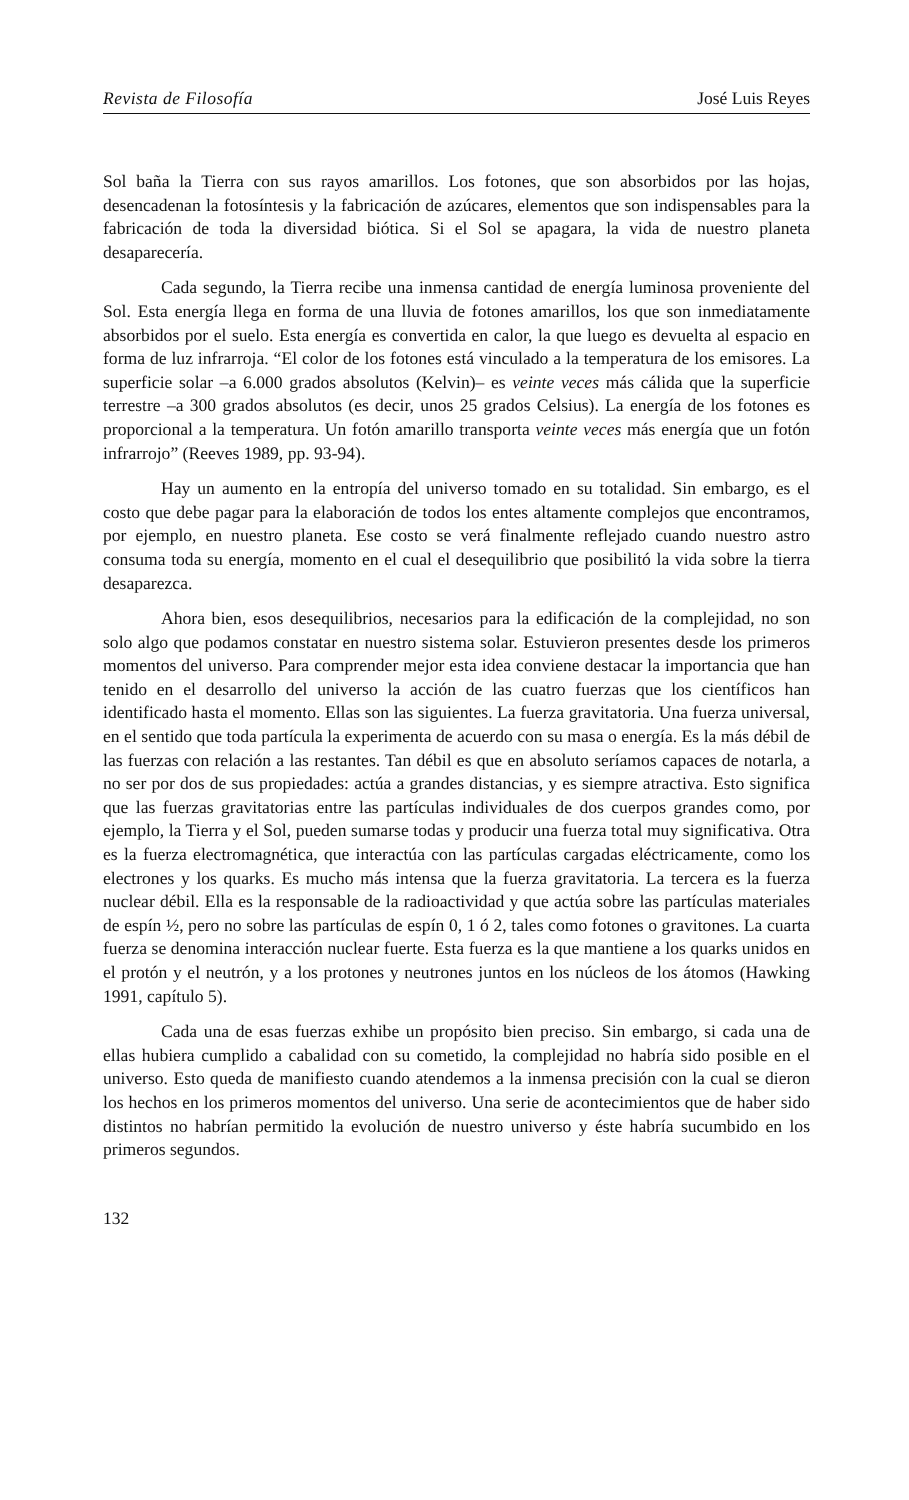Revista de Filosofía José Luis Reyes
Sol baña la Tierra con sus rayos amarillos. Los fotones, que son absorbidos por las hojas, desencadenan la fotosíntesis y la fabricación de azúcares, elementos que son indispensables para la fabricación de toda la diversidad biótica. Si el Sol se apagara, la vida de nuestro planeta desaparecería.
Cada segundo, la Tierra recibe una inmensa cantidad de energía luminosa proveniente del Sol. Esta energía llega en forma de una lluvia de fotones amarillos, los que son inmediatamente absorbidos por el suelo. Esta energía es convertida en calor, la que luego es devuelta al espacio en forma de luz infrarroja. “El color de los fotones está vinculado a la temperatura de los emisores. La superficie solar –a 6.000 grados absolutos (Kelvin)– es veinte veces más cálida que la superficie terrestre –a 300 grados absolutos (es decir, unos 25 grados Celsius). La energía de los fotones es proporcional a la temperatura. Un fotón amarillo transporta veinte veces más energía que un fotón infrarrojo” (Reeves 1989, pp. 93-94).
Hay un aumento en la entropía del universo tomado en su totalidad. Sin embargo, es el costo que debe pagar para la elaboración de todos los entes altamente complejos que encontramos, por ejemplo, en nuestro planeta. Ese costo se verá finalmente reflejado cuando nuestro astro consuma toda su energía, momento en el cual el desequilibrio que posibilitó la vida sobre la tierra desaparezca.
Ahora bien, esos desequilibrios, necesarios para la edificación de la complejidad, no son solo algo que podamos constatar en nuestro sistema solar. Estuvieron presentes desde los primeros momentos del universo. Para comprender mejor esta idea conviene destacar la importancia que han tenido en el desarrollo del universo la acción de las cuatro fuerzas que los científicos han identificado hasta el momento. Ellas son las siguientes. La fuerza gravitatoria. Una fuerza universal, en el sentido que toda partícula la experimenta de acuerdo con su masa o energía. Es la más débil de las fuerzas con relación a las restantes. Tan débil es que en absoluto seríamos capaces de notarla, a no ser por dos de sus propiedades: actúa a grandes distancias, y es siempre atractiva. Esto significa que las fuerzas gravitatorias entre las partículas individuales de dos cuerpos grandes como, por ejemplo, la Tierra y el Sol, pueden sumarse todas y producir una fuerza total muy significativa. Otra es la fuerza electromagnética, que interactúa con las partículas cargadas eléctricamente, como los electrones y los quarks. Es mucho más intensa que la fuerza gravitatoria. La tercera es la fuerza nuclear débil. Ella es la responsable de la radioactividad y que actúa sobre las partículas materiales de espín ½, pero no sobre las partículas de espín 0, 1 ó 2, tales como fotones o gravitones. La cuarta fuerza se denomina interacción nuclear fuerte. Esta fuerza es la que mantiene a los quarks unidos en el protón y el neutrón, y a los protones y neutrones juntos en los núcleos de los átomos (Hawking 1991, capítulo 5).
Cada una de esas fuerzas exhibe un propósito bien preciso. Sin embargo, si cada una de ellas hubiera cumplido a cabalidad con su cometido, la complejidad no habría sido posible en el universo. Esto queda de manifiesto cuando atendemos a la inmensa precisión con la cual se dieron los hechos en los primeros momentos del universo. Una serie de acontecimientos que de haber sido distintos no habrían permitido la evolución de nuestro universo y éste habría sucumbido en los primeros segundos.
132